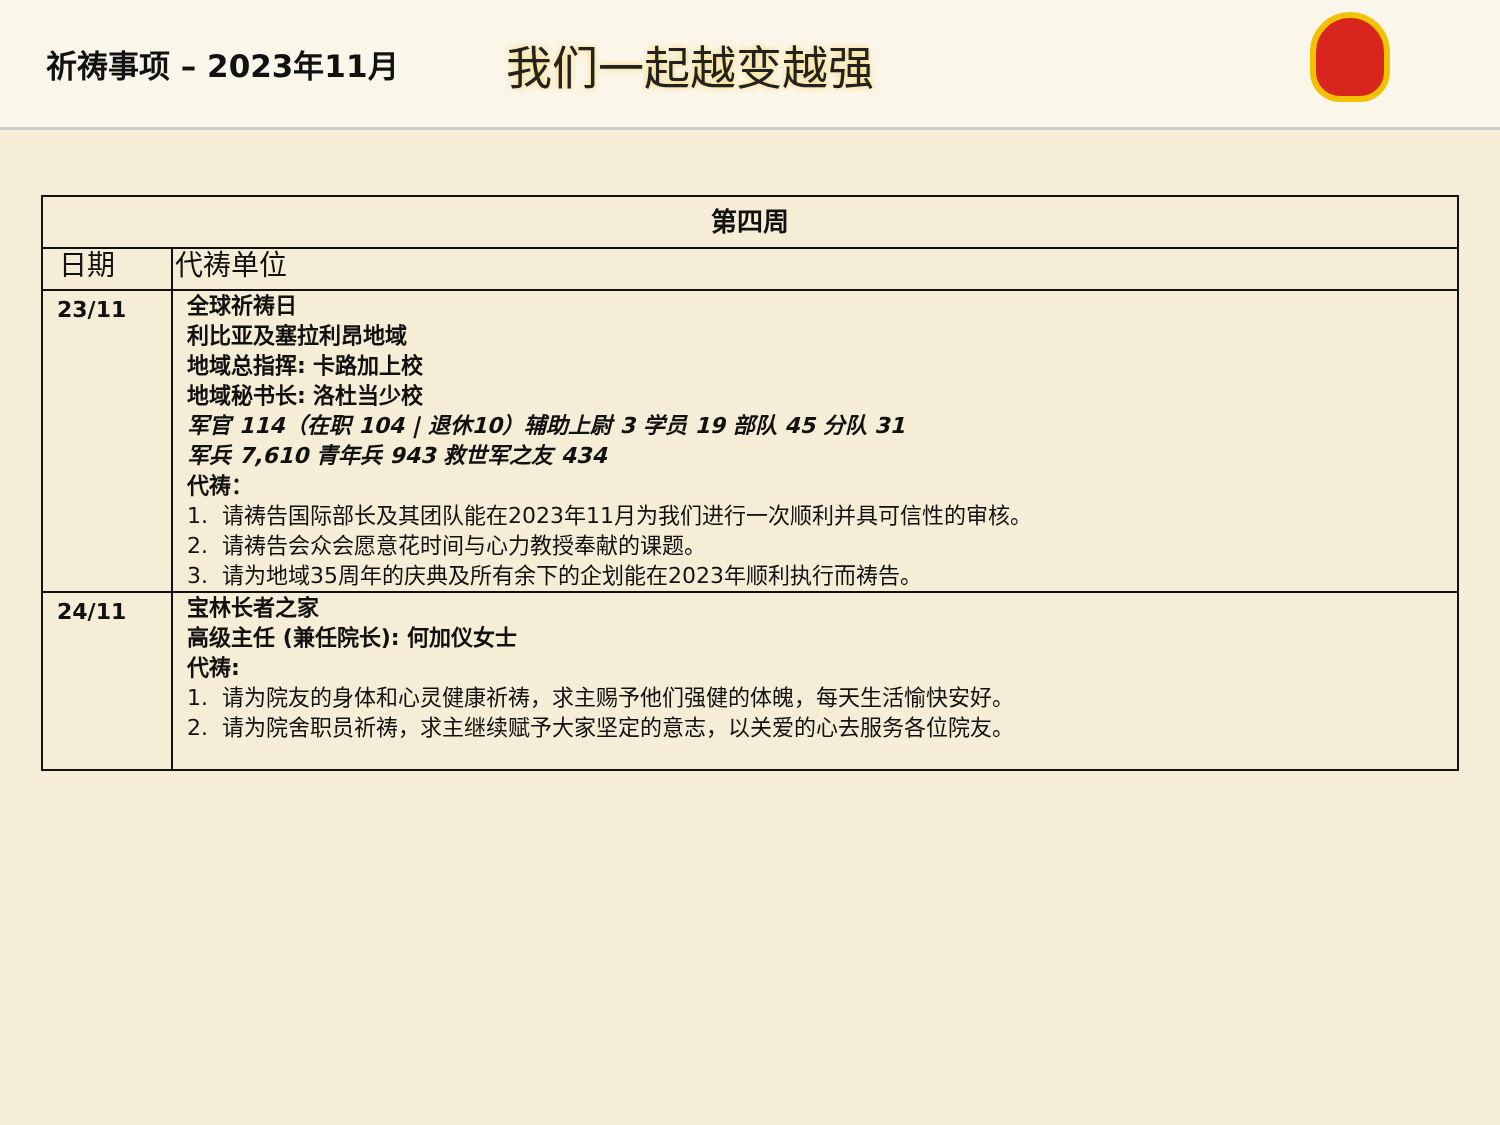祈祷事项 – 2023年11月
我们一起越变越强
| 第四周 | |
| --- | --- |
| 日期 | 代祷单位 |
| 23/11 | 全球祈祷日 利比亚及塞拉利昂地域 地域总指挥: 卡路加上校 地域秘书长: 洛杜当少校 军官 114（在职 104 / 退休10）辅助上尉 3 学员 19 部队 45 分队 31 军兵 7,610 青年兵 943 救世军之友 434 代祷： 1. 请祷告国际部长及其团队能在2023年11月为我们进行一次顺利并具可信性的审核。 2. 请祷告会众会愿意花时间与心力教授奉献的课题。 3. 请为地域35周年的庆典及所有余下的企划能在2023年顺利执行而祷告。 |
| 24/11 | 宝林长者之家 高级主任 (兼任院长): 何加仪女士 代祷: 1. 请为院友的身体和心灵健康祈祷，求主赐予他们强健的体魄，每天生活愉快安好。 2. 请为院舍职员祈祷，求主继续赋予大家坚定的意志，以关爱的心去服务各位院友。 |